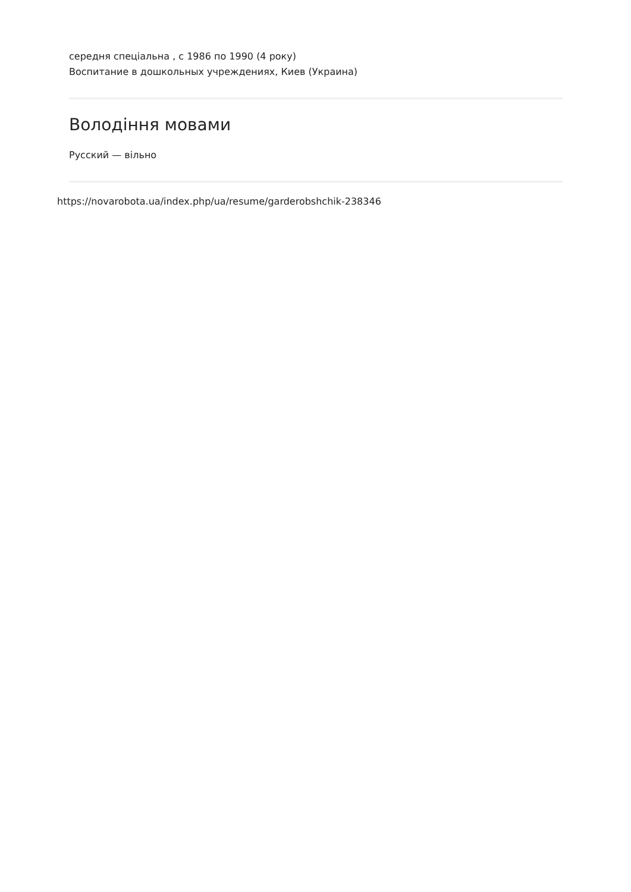середня спеціальна , с 1986 по 1990 (4 року)
Воспитание в дошкольных учреждениях, Киев (Украина)
Володіння мовами
Русский — вільно
https://novarobota.ua/index.php/ua/resume/garderobshchik-238346